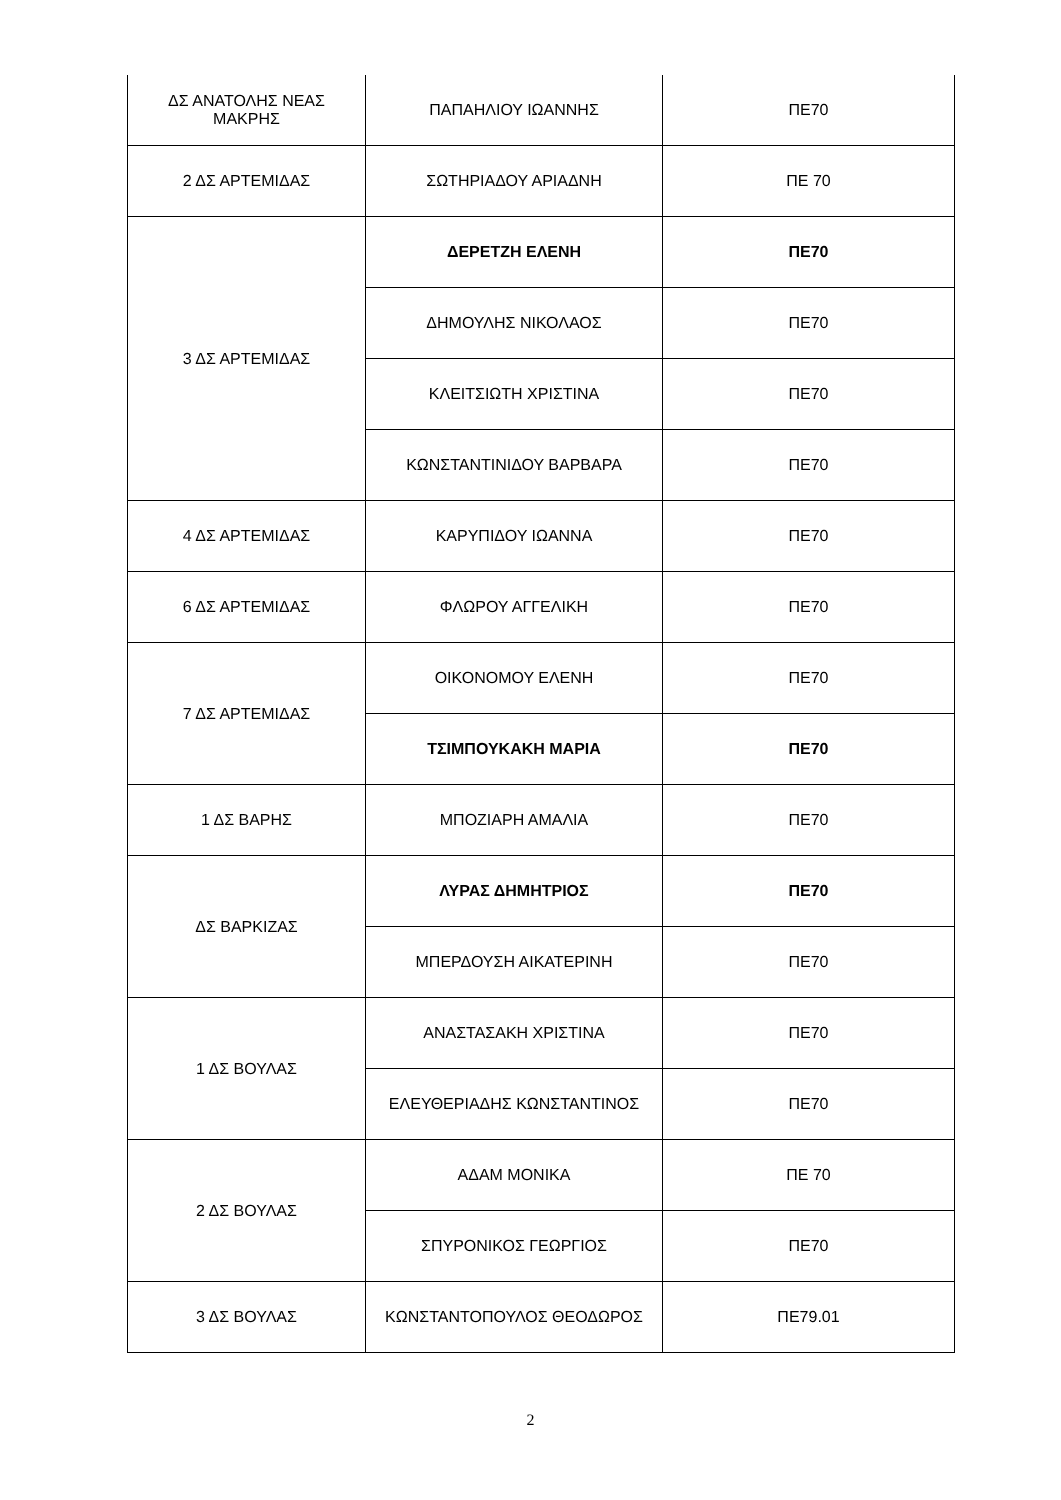| ΔΣ ΑΝΑΤΟΛΗΣ ΝΕΑΣ ΜΑΚΡΗΣ | ΠΑΠΑΗΛΙΟΥ ΙΩΑΝΝΗΣ | ΠΕ70 |
| 2 ΔΣ ΑΡΤΕΜΙΔΑΣ | ΣΩΤΗΡΙΑΔΟΥ ΑΡΙΑΔΝΗ | ΠΕ 70 |
| 3 ΔΣ ΑΡΤΕΜΙΔΑΣ | ΔΕΡΕΤΖΗ ΕΛΕΝΗ | ΠΕ70 |
| | ΔΗΜΟΥΛΗΣ ΝΙΚΟΛΑΟΣ | ΠΕ70 |
| | ΚΛΕΙΤΣΙΩΤΗ ΧΡΙΣΤΙΝΑ | ΠΕ70 |
| | ΚΩΝΣΤΑΝΤΙΝΙΔΟΥ ΒΑΡΒΑΡΑ | ΠΕ70 |
| 4 ΔΣ ΑΡΤΕΜΙΔΑΣ | ΚΑΡΥΠΙΔΟΥ ΙΩΑΝΝΑ | ΠΕ70 |
| 6 ΔΣ ΑΡΤΕΜΙΔΑΣ | ΦΛΩΡΟΥ ΑΓΓΕΛΙΚΗ | ΠΕ70 |
| 7 ΔΣ ΑΡΤΕΜΙΔΑΣ | ΟΙΚΟΝΟΜΟΥ ΕΛΕΝΗ | ΠΕ70 |
| | ΤΣΙΜΠΟΥΚΑΚΗ ΜΑΡΙΑ | ΠΕ70 |
| 1 ΔΣ ΒΑΡΗΣ | ΜΠΟΖΙΑΡΗ ΑΜΑΛΙΑ | ΠΕ70 |
| ΔΣ ΒΑΡΚΙΖΑΣ | ΛΥΡΑΣ ΔΗΜΗΤΡΙΟΣ | ΠΕ70 |
| | ΜΠΕΡΔΟΥΣΗ ΑΙΚΑΤΕΡΙΝΗ | ΠΕ70 |
| 1 ΔΣ ΒΟΥΛΑΣ | ΑΝΑΣΤΑΣΑΚΗ ΧΡΙΣΤΙΝΑ | ΠΕ70 |
| | ΕΛΕΥΘΕΡΙΑΔΗΣ ΚΩΝΣΤΑΝΤΙΝΟΣ | ΠΕ70 |
| 2 ΔΣ ΒΟΥΛΑΣ | ΑΔΑΜ ΜΟΝΙΚΑ | ΠΕ 70 |
| | ΣΠΥΡΟΝΙΚΟΣ ΓΕΩΡΓΙΟΣ | ΠΕ70 |
| 3 ΔΣ ΒΟΥΛΑΣ | ΚΩΝΣΤΑΝΤΟΠΟΥΛΟΣ ΘΕΟΔΩΡΟΣ | ΠΕ79.01 |
2